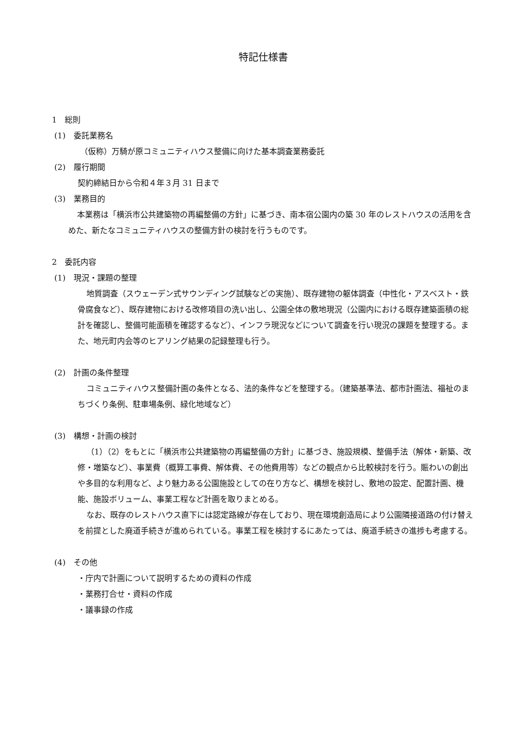特記仕様書
1　総則
(1)　委託業務名
（仮称）万騎が原コミュニティハウス整備に向けた基本調査業務委託
(2)　履行期間
契約締結日から令和４年３月 31 日まで
(3)　業務目的
本業務は「横浜市公共建築物の再編整備の方針」に基づき、南本宿公園内の築 30 年のレストハウスの活用を含めた、新たなコミュニティハウスの整備方針の検討を行うものです。
2　委託内容
(1)　現況・課題の整理
地質調査（スウェーデン式サウンディング試験などの実施）、既存建物の躯体調査（中性化・アスベスト・鉄骨腐食など）、既存建物における改修項目の洗い出し、公園全体の敷地現況（公園内における既存建築面積の総計を確認し、整備可能面積を確認するなど）、インフラ現況などについて調査を行い現況の課題を整理する。また、地元町内会等のヒアリング結果の記録整理も行う。
(2)　計画の条件整理
コミュニティハウス整備計画の条件となる、法的条件などを整理する。（建築基準法、都市計画法、福祉のまちづくり条例、駐車場条例、緑化地域など）
(3)　構想・計画の検討
（1）（2）をもとに「横浜市公共建築物の再編整備の方針」に基づき、施設規模、整備手法（解体・新築、改修・増築など）、事業費（概算工事費、解体費、その他費用等）などの観点から比較検討を行う。賑わいの創出や多目的な利用など、より魅力ある公園施設としての在り方など、構想を検討し、敷地の設定、配置計画、機能、施設ボリューム、事業工程など計画を取りまとめる。
なお、既存のレストハウス直下には認定路線が存在しており、現在環境創造局により公園隣接道路の付け替えを前提とした廃道手続きが進められている。事業工程を検討するにあたっては、廃道手続きの進捗も考慮する。
(4)　その他
・庁内で計画について説明するための資料の作成
・業務打合せ・資料の作成
・議事録の作成